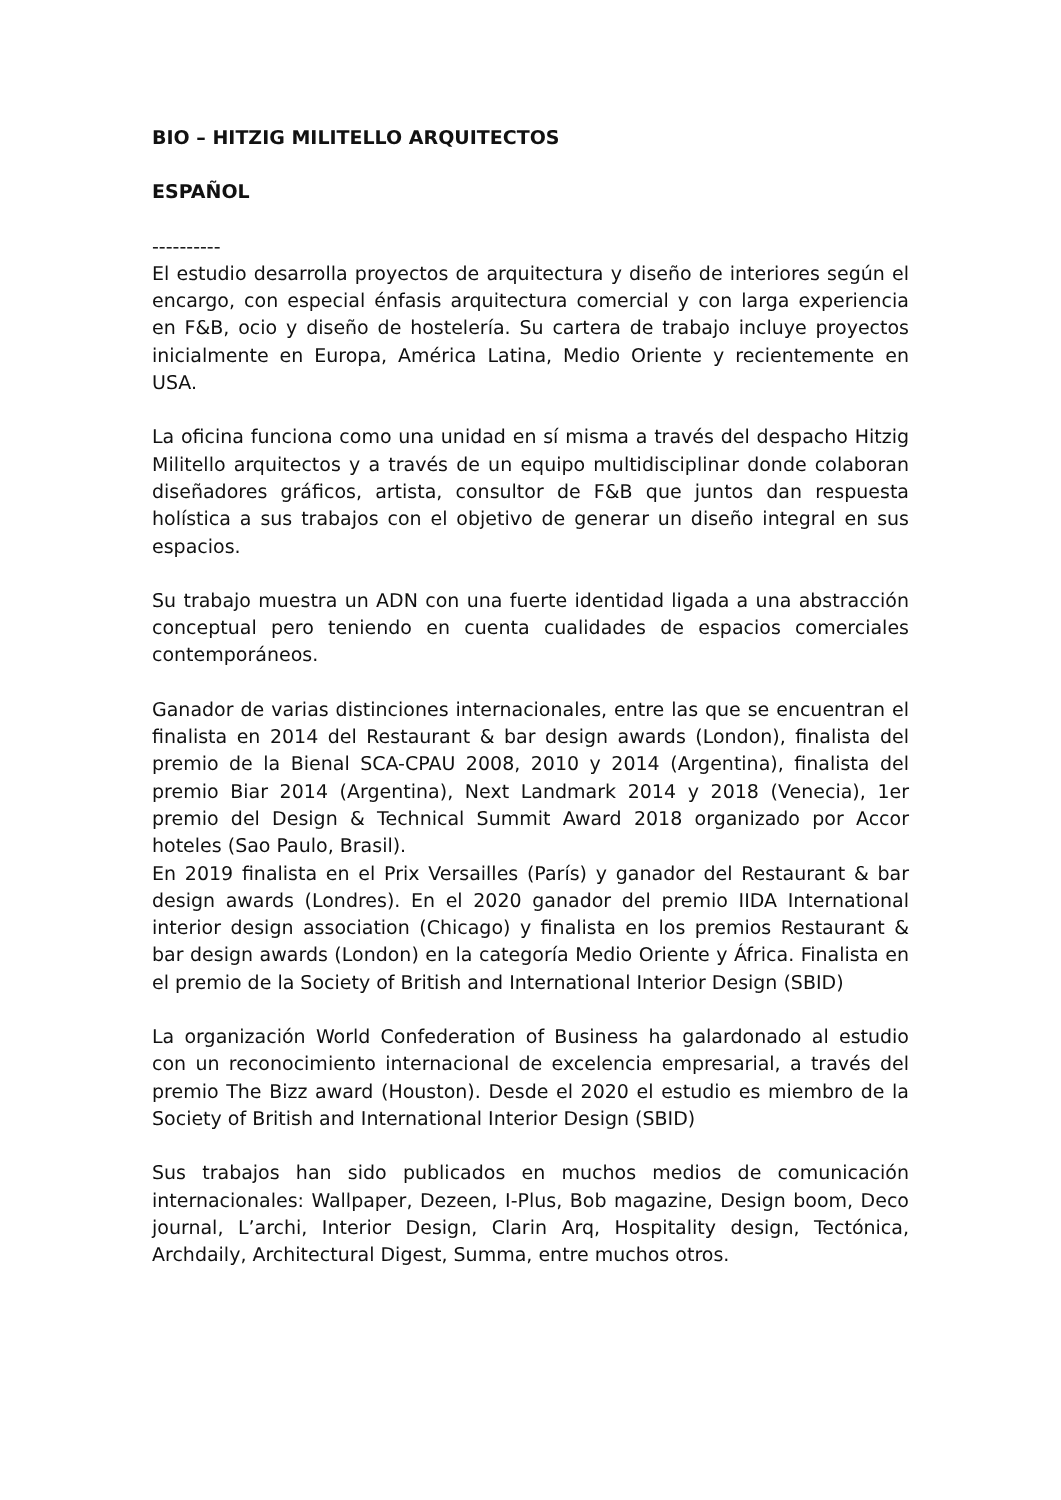BIO – HITZIG MILITELLO ARQUITECTOS
ESPAÑOL
----------
El estudio desarrolla proyectos de arquitectura y diseño de interiores según el encargo, con especial énfasis arquitectura comercial y con larga experiencia en F&B, ocio y diseño de hostelería. Su cartera de trabajo incluye proyectos inicialmente en Europa, América Latina, Medio Oriente y recientemente en USA.
La oficina funciona como una unidad en sí misma a través del despacho Hitzig Militello arquitectos y a través de un equipo multidisciplinar donde colaboran diseñadores gráficos, artista, consultor de F&B que juntos dan respuesta holística a sus trabajos con el objetivo de generar un diseño integral en sus espacios.
Su trabajo muestra un ADN con una fuerte identidad ligada a una abstracción conceptual pero teniendo en cuenta cualidades de espacios comerciales contemporáneos.
Ganador de varias distinciones internacionales, entre las que se encuentran el finalista en 2014 del Restaurant & bar design awards (London), finalista del premio de la Bienal SCA-CPAU 2008, 2010 y 2014 (Argentina), finalista del premio Biar 2014 (Argentina), Next Landmark 2014 y 2018 (Venecia), 1er premio del Design & Technical Summit Award 2018 organizado por Accor hoteles (Sao Paulo, Brasil).
En 2019 finalista en el Prix Versailles (París) y ganador del Restaurant & bar design awards (Londres). En el 2020 ganador del premio IIDA International interior design association (Chicago) y finalista en los premios Restaurant & bar design awards (London) en la categoría Medio Oriente y África. Finalista en el premio de la Society of British and International Interior Design (SBID)
La organización World Confederation of Business ha galardonado al estudio con un reconocimiento internacional de excelencia empresarial, a través del premio The Bizz award (Houston). Desde el 2020 el estudio es miembro de la Society of British and International Interior Design (SBID)
Sus trabajos han sido publicados en muchos medios de comunicación internacionales: Wallpaper, Dezeen, I-Plus, Bob magazine, Design boom, Deco journal, L’archi, Interior Design, Clarin Arq, Hospitality design, Tectónica, Archdaily, Architectural Digest, Summa, entre muchos otros.